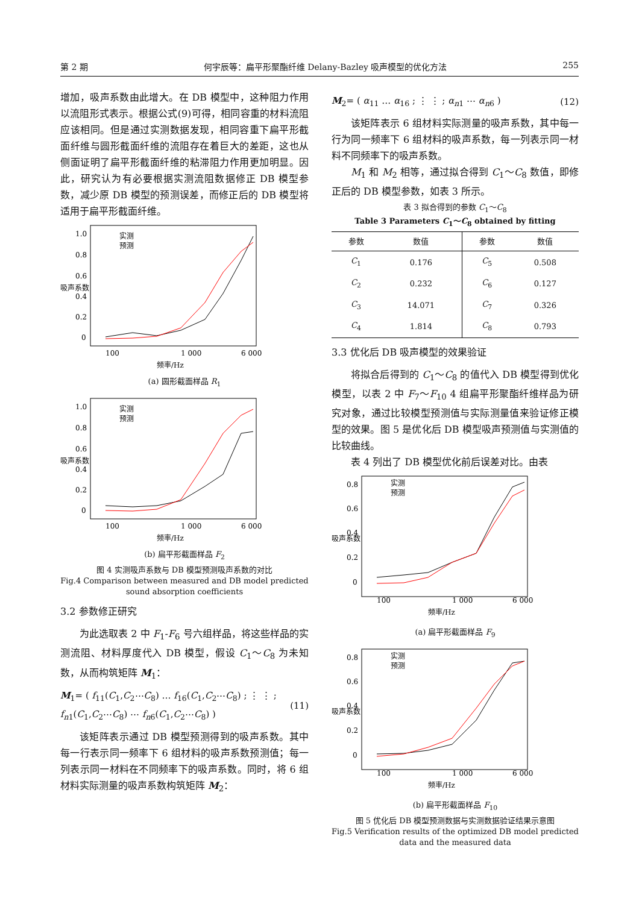第 2 期 何宇辰等：扁平形聚酯纤维 Delany-Bazley 吸声模型的优化方法 255
增加，吸声系数由此增大。在 DB 模型中，这种阻力作用以流阻形式表示。根据公式(9)可得，相同容重的材料流阻应该相同。但是通过实测数据发现，相同容重下扁平形截面纤维与圆形截面纤维的流阻存在着巨大的差距，这也从侧面证明了扁平形截面纤维的粘滞阻力作用更加明显。因此，研究认为有必要根据实测流阻数据修正 DB 模型参数，减少原 DB 模型的预测误差，而修正后的 DB 模型将适用于扁平形截面纤维。
吸声系数
1.0
0.8
0.6
0.4
0.2
0
100
1 000
6 000
频率/Hz
实测
预测
(a) 圆形截面样品 R<sub>1</sub>
吸声系数
1.0
0.8
0.6
0.4
0.2
0
100
1 000
6 000
频率/Hz
实测
预测
(b) 扁平形截面样品 F<sub>2</sub>
图 4 实测吸声系数与 DB 模型预测吸声系数的对比
Fig.4 Comparison between measured and DB model predicted sound absorption coefficients
3.2 参数修正研究
为此选取表 2 中 F<sub>1</sub>-F<sub>6</sub> 号六组样品，将这些样品的实测流阻、材料厚度代入 DB 模型，假设 C<sub>1</sub>～C<sub>8</sub> 为未知数，从而构筑矩阵 M<sub>1</sub>：
M<sub>1</sub>= ( f<sub>11</sub>(C<sub>1</sub>,C<sub>2</sub>⋯C<sub>8</sub>) … f<sub>16</sub>(C<sub>1</sub>,C<sub>2</sub>⋯C<sub>8</sub>) ; ⋮ ⋮ ; f<sub>n1</sub>(C<sub>1</sub>,C<sub>2</sub>⋯C<sub>8</sub>) ⋯ f<sub>n6</sub>(C<sub>1</sub>,C<sub>2</sub>⋯C<sub>8</sub>) ) (11)
该矩阵表示通过 DB 模型预测得到的吸声系数。其中每一行表示同一频率下 6 组材料的吸声系数预测值；每一列表示同一材料在不同频率下的吸声系数。同时，将 6 组材料实际测量的吸声系数构筑矩阵 M<sub>2</sub>：
M<sub>2</sub>= ( α<sub>11</sub> … α<sub>16</sub> ; ⋮ ⋮ ; α<sub>n1</sub> ⋯ α<sub>n6</sub> ) (12)
该矩阵表示 6 组材料实际测量的吸声系数，其中每一行为同一频率下 6 组材料的吸声系数，每一列表示同一材料不同频率下的吸声系数。
M<sub>1</sub> 和 M<sub>2</sub> 相等，通过拟合得到 C<sub>1</sub>～C<sub>8</sub> 数值，即修正后的 DB 模型参数，如表 3 所示。
表 3 拟合得到的参数 C<sub>1</sub>～C<sub>8</sub>
Table 3 Parameters C<sub>1</sub>～C<sub>8</sub> obtained by fitting
| 参数 | 数值 | 参数 | 数值 |
| --- | --- | --- | --- |
| C<sub>1</sub> | 0.176 | C<sub>5</sub> | 0.508 |
| C<sub>2</sub> | 0.232 | C<sub>6</sub> | 0.127 |
| C<sub>3</sub> | 14.071 | C<sub>7</sub> | 0.326 |
| C<sub>4</sub> | 1.814 | C<sub>8</sub> | 0.793 |
3.3 优化后 DB 吸声模型的效果验证
将拟合后得到的 C<sub>1</sub>～C<sub>8</sub> 的值代入 DB 模型得到优化模型，以表 2 中 F<sub>7</sub>～F<sub>10</sub> 4 组扁平形聚酯纤维样品为研究对象，通过比较模型预测值与实际测量值来验证修正模型的效果。图 5 是优化后 DB 模型吸声预测值与实测值的比较曲线。
表 4 列出了 DB 模型优化前后误差对比。由表
吸声系数
0.8
0.6
0.4
0.2
0
100
1 000
6 000
频率/Hz
实测
预测
(a) 扁平形截面样品 F<sub>9</sub>
吸声系数
0.8
0.6
0.4
0.2
0
100
1 000
6 000
频率/Hz
实测
预测
(b) 扁平形截面样品 F<sub>10</sub>
图 5 优化后 DB 模型预测数据与实测数据验证结果示意图
Fig.5 Verification results of the optimized DB model predicted data and the measured data